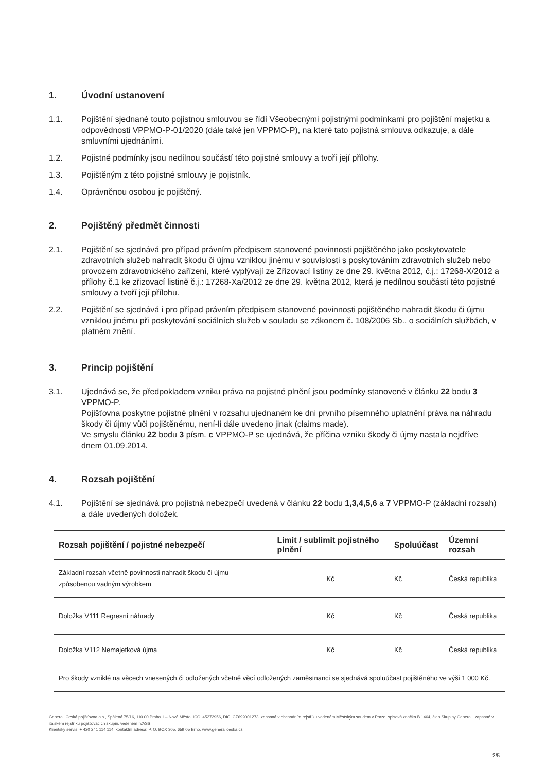1. Úvodní ustanovení
1.1. Pojištění sjednané touto pojistnou smlouvou se řídí Všeobecnými pojistnými podmínkami pro pojištění majetku a odpovědnosti VPPMO-P-01/2020 (dále také jen VPPMO-P), na které tato pojistná smlouva odkazuje, a dále smluvními ujednáními.
1.2. Pojistné podmínky jsou nedílnou součástí této pojistné smlouvy a tvoří její přílohy.
1.3. Pojištěným z této pojistné smlouvy je pojistník.
1.4. Oprávněnou osobou je pojištěný.
2. Pojištěný předmět činnosti
2.1. Pojištění se sjednává pro případ právním předpisem stanovené povinnosti pojištěného jako poskytovatele zdravotních služeb nahradit škodu či újmu vzniklou jinému v souvislosti s poskytováním zdravotních služeb nebo provozem zdravotnického zařízení, které vyplývají ze Zřizovací listiny ze dne 29. května 2012, č.j.: 17268-X/2012 a přílohy č.1 ke zřizovací listině č.j.: 17268-Xa/2012 ze dne 29. května 2012, která je nedílnou součástí této pojistné smlouvy a tvoří její přílohu.
2.2. Pojištění se sjednává i pro případ právním předpisem stanovené povinnosti pojištěného nahradit škodu či újmu vzniklou jinému při poskytování sociálních služeb v souladu se zákonem č. 108/2006 Sb., o sociálních službách, v platném znění.
3. Princip pojištění
3.1. Ujednává se, že předpokladem vzniku práva na pojistné plnění jsou podmínky stanovené v článku 22 bodu 3 VPPMO-P.
Pojišťovna poskytne pojistné plnění v rozsahu ujednaném ke dni prvního písemného uplatnění práva na náhradu škody či újmy vůči pojištěnému, není-li dále uvedeno jinak (claims made).
Ve smyslu článku 22 bodu 3 písm. c VPPMO-P se ujednává, že příčina vzniku škody či újmy nastala nejdříve dnem 01.09.2014.
4. Rozsah pojištění
4.1. Pojištění se sjednává pro pojistná nebezpečí uvedená v článku 22 bodu 1,3,4,5,6 a 7 VPPMO-P (základní rozsah) a dále uvedených doložek.
| Rozsah pojištění / pojistné nebezpečí | Limit / sublimit pojistného plnění | Spoluúčast | Územní rozsah |
| --- | --- | --- | --- |
| Základní rozsah včetně povinnosti nahradit škodu či újmu způsobenou vadným výrobkem | Kč | Kč | Česká republika |
| Doložka V111 Regresní náhrady | Kč | Kč | Česká republika |
| Doložka V112 Nemajetková újma | Kč | Kč | Česká republika |
| Pro škody vzniklé na věcech vnesených či odložených včetně věcí odložených zaměstnanci se sjednává spoluúčast pojištěného ve výši 1 000 Kč. | | | |
Generali Česká pojišťovna a.s., Spálená 75/16, 110 00 Praha 1 – Nové Město, IČO: 45272956, DIČ: CZ699001273, zapsaná v obchodním rejstříku vedeném Městským soudem v Praze, spisová značka B 1464, člen Skupiny Generali, zapsané v italském rejstříku pojišťovacích skupin, vedeném IVASS.
Klientský servis: + 420 241 114 114, kontaktní adresa: P. O. BOX 305, 659 05 Brno, www.generaliceska.cz
2/5